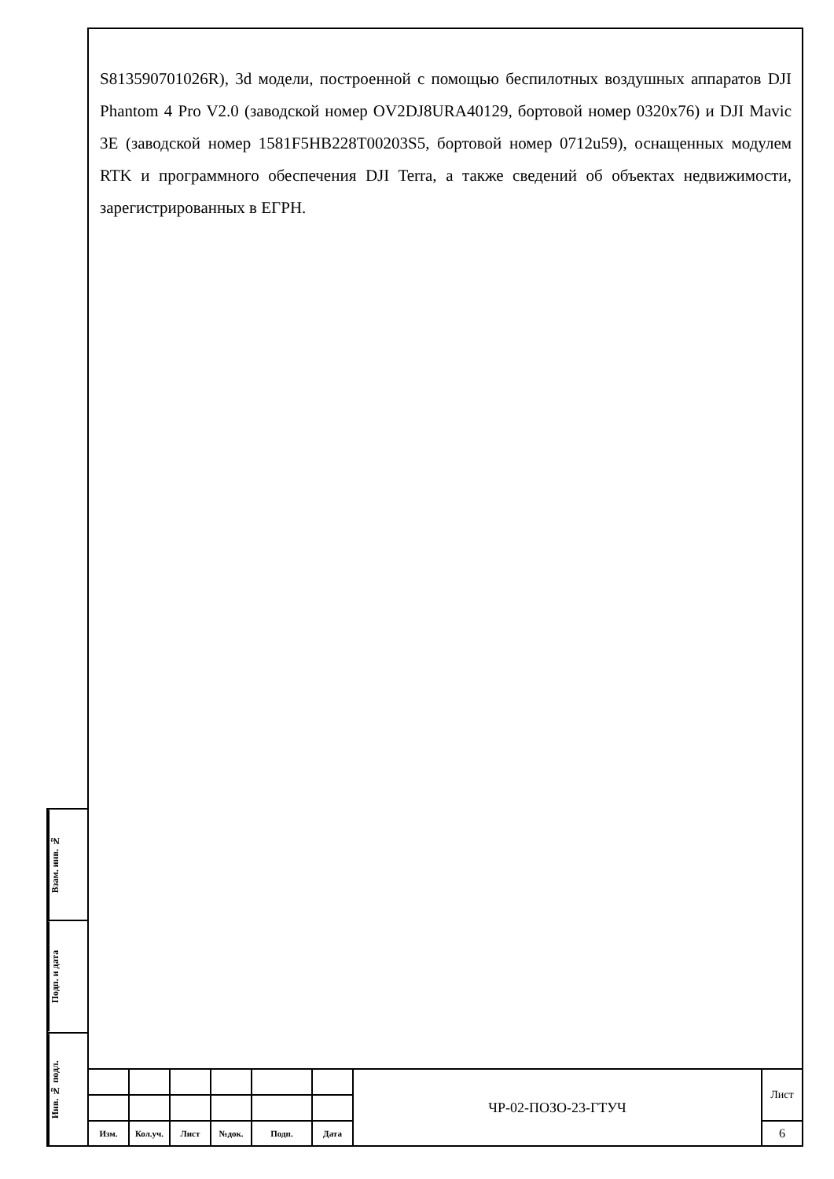S813590701026R), 3d модели, построенной с помощью беспилотных воздушных аппаратов DJI Phantom 4 Pro V2.0 (заводской номер OV2DJ8URA40129, бортовой номер 0320x76) и DJI Mavic 3E (заводской номер 1581F5HB228T00203S5, бортовой номер 0712u59), оснащенных модулем RTK и программного обеспечения DJI Terra, а также сведений об объектах недвижимости, зарегистрированных в ЕГРН.
Взам. инв. №
Подп. и дата
Инв. № подл.
| | | | | | | ЧР-02-ПОЗО-23-ГТУЧ | Лист |
| Изм. | Кол.уч. | Лист | №док. | Подп. | Дата | | 6 |